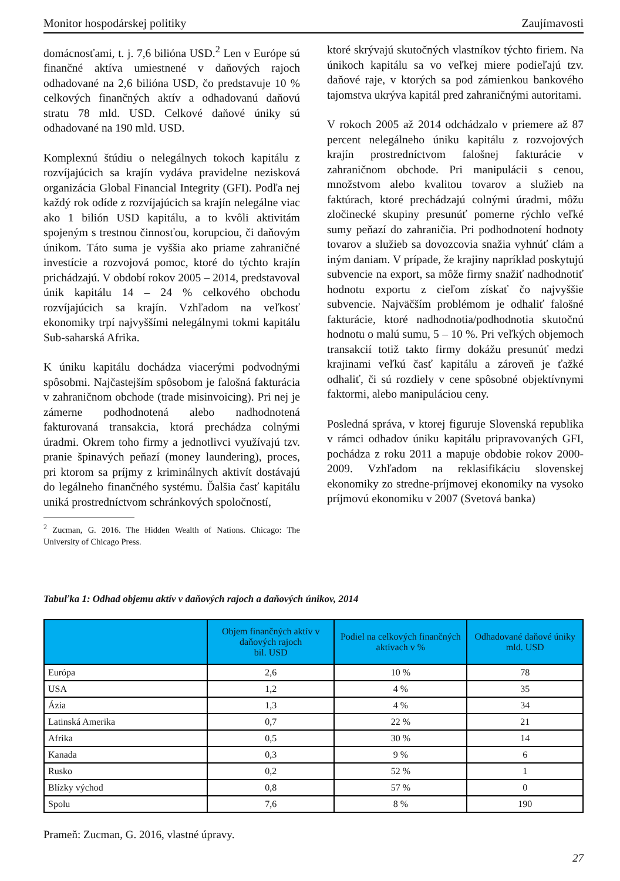Monitor hospodárskej politiky Zaujímavosti
domácnosťami, t. j. 7,6 bilióna USD.<sup>2</sup> Len v Európe sú finančné aktíva umiestnené v daňových rajoch odhadované na 2,6 bilióna USD, čo predstavuje 10 % celkových finančných aktív a odhadovanú daňovú stratu 78 mld. USD. Celkové daňové úniky sú odhadované na 190 mld. USD.
Komplexnú štúdiu o nelegálnych tokoch kapitálu z rozvíjajúcich sa krajín vydáva pravidelne nezisková organizácia Global Financial Integrity (GFI). Podľa nej každý rok odíde z rozvíjajúcich sa krajín nelegálne viac ako 1 bilión USD kapitálu, a to kvôli aktivitám spojeným s trestnou činnosťou, korupciou, či daňovým únikom. Táto suma je vyššia ako priame zahraničné investície a rozvojová pomoc, ktoré do týchto krajín prichádzajú. V období rokov 2005 – 2014, predstavoval únik kapitálu 14 – 24 % celkového obchodu rozvíjajúcich sa krajín. Vzhľadom na veľkosť ekonomiky trpí najvyššími nelegálnymi tokmi kapitálu Sub-saharská Afrika.
K úniku kapitálu dochádza viacerými podvodnými spôsobmi. Najčastejším spôsobom je falošná fakturácia v zahraničnom obchode (trade misinvoicing). Pri nej je zámerne podhodnotená alebo nadhodnotená fakturovaná transakcia, ktorá prechádza colnými úradmi. Okrem toho firmy a jednotlivci využívajú tzv. pranie špinavých peňazí (money laundering), proces, pri ktorom sa príjmy z kriminálnych aktivít dostávajú do legálneho finančného systému. Ďalšia časť kapitálu uniká prostredníctvom schránkových spoločností,
<sup>2</sup> Zucman, G. 2016. The Hidden Wealth of Nations. Chicago: The University of Chicago Press.
ktoré skrývajú skutočných vlastníkov týchto firiem. Na únikoch kapitálu sa vo veľkej miere podieľajú tzv. daňové raje, v ktorých sa pod zámienkou bankového tajomstva ukrýva kapitál pred zahraničnými autoritami.
V rokoch 2005 až 2014 odchádzalo v priemere až 87 percent nelegálneho úniku kapitálu z rozvojových krajín prostredníctvom falošnej fakturácie v zahraničnom obchode. Pri manipulácii s cenou, množstvom alebo kvalitou tovarov a služieb na faktúrach, ktoré prechádzajú colnými úradmi, môžu zločinecké skupiny presunúť pomerne rýchlo veľké sumy peňazí do zahraničia. Pri podhodnotení hodnoty tovarov a služieb sa dovozcovia snažia vyhnúť clám a iným daniam. V prípade, že krajiny napríklad poskytujú subvencie na export, sa môže firmy snažiť nadhodnotiť hodnotu exportu z cieľom získať čo najvyššie subvencie. Najväčším problémom je odhaliť falošné fakturácie, ktoré nadhodnotia/podhodnotia skutočnú hodnotu o malú sumu, 5 – 10 %. Pri veľkých objemoch transakcií totiž takto firmy dokážu presunúť medzi krajinami veľkú časť kapitálu a zároveň je ťažké odhaliť, či sú rozdiely v cene spôsobné objektívnymi faktormi, alebo manipuláciou ceny.
Posledná správa, v ktorej figuruje Slovenská republika v rámci odhadov úniku kapitálu pripravovaných GFI, pochádza z roku 2011 a mapuje obdobie rokov 2000-2009. Vzhľadom na reklasifikáciu slovenskej ekonomiky zo stredne-príjmovej ekonomiky na vysoko príjmovú ekonomiku v 2007 (Svetová banka)
Tabuľka 1: Odhad objemu aktív v daňových rajoch a daňových únikov, 2014
| | Objem finančných aktív v daňových rajoch bil. USD | Podiel na celkových finančných aktívach v % | Odhadované daňové úniky mld. USD |
| --- | --- | --- | --- |
| Európa | 2,6 | 10 % | 78 |
| USA | 1,2 | 4 % | 35 |
| Ázia | 1,3 | 4 % | 34 |
| Latinská Amerika | 0,7 | 22 % | 21 |
| Afrika | 0,5 | 30 % | 14 |
| Kanada | 0,3 | 9 % | 6 |
| Rusko | 0,2 | 52 % | 1 |
| Blízky východ | 0,8 | 57 % | 0 |
| Spolu | 7,6 | 8 % | 190 |
Prameň: Zucman, G. 2016, vlastné úpravy.
27